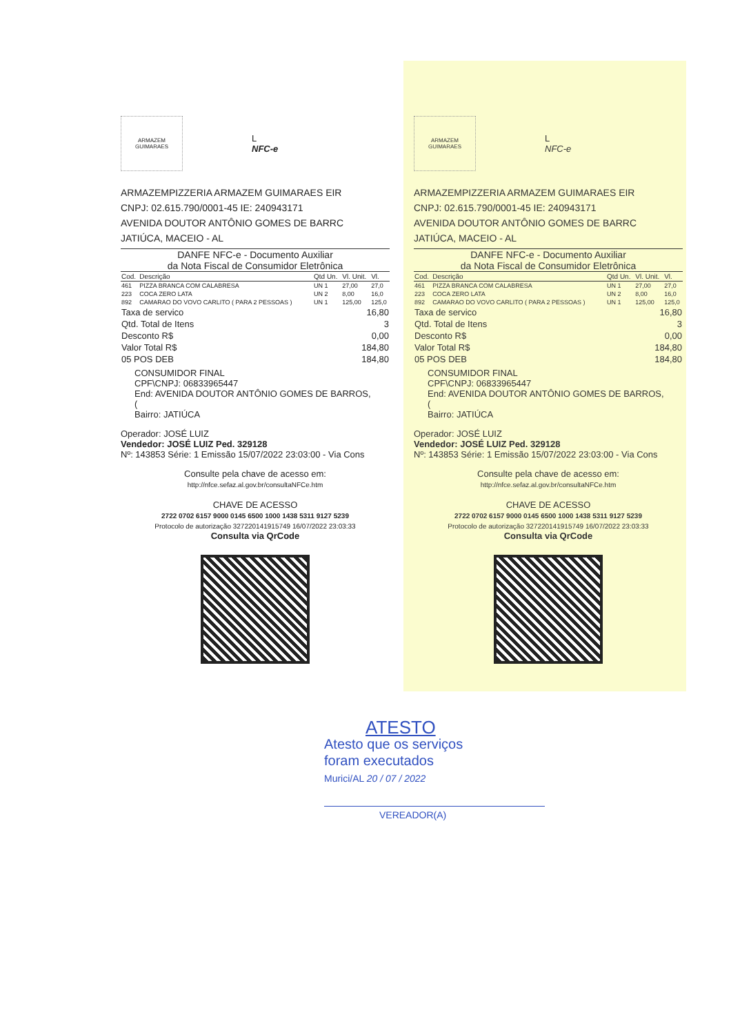ARMAZEM GUIMARAES
L
NFC-e
ARMAZEMPIZZERIA ARMAZEM GUIMARAES EIR
CNPJ: 02.615.790/0001-45 IE: 240943171
AVENIDA DOUTOR ANTÔNIO GOMES DE BARRC
JATIÚCA, MACEIO - AL
DANFE NFC-e - Documento Auxiliar
da Nota Fiscal de Consumidor Eletrônica
| Cod. | Descrição | Qtd Un. | Vl. Unit. | Vl. |
| --- | --- | --- | --- | --- |
| 461 | PIZZA BRANCA COM CALABRESA | UN 1 | 27,00 | 27,0 |
| 223 | COCA ZERO LATA | UN 2 | 8,00 | 16,0 |
| 892 | CAMARAO DO VOVO CARLITO ( PARA 2 PESSOAS ) | UN 1 | 125,00 | 125,0 |
| Taxa de servico | 16,80 |
| Qtd. Total de Itens | 3 |
| Desconto R$ | 0,00 |
| Valor Total R$ | 184,80 |
| 05 POS DEB | 184,80 |
CONSUMIDOR FINAL
CPF\CNPJ: 06833965447
End: AVENIDA DOUTOR ANTÔNIO GOMES DE BARROS, (
Bairro: JATIÚCA
Operador: JOSÉ LUIZ
Vendedor: JOSÉ LUIZ Ped. 329128
Nº: 143853 Série: 1 Emissão 15/07/2022 23:03:00 - Via Cons
Consulte pela chave de acesso em:
http://nfce.sefaz.al.gov.br/consultaNFCe.htm
CHAVE DE ACESSO
2722 0702 6157 9000 0145 6500 1000 1438 5311 9127 5239
Protocolo de autorização 327220141915749 16/07/2022 23:03:33
Consulta via QrCode
ARMAZEM GUIMARAES
L
NFC-e
ARMAZEMPIZZERIA ARMAZEM GUIMARAES EIR
CNPJ: 02.615.790/0001-45 IE: 240943171
AVENIDA DOUTOR ANTÔNIO GOMES DE BARRC
JATIÚCA, MACEIO - AL
DANFE NFC-e - Documento Auxiliar
da Nota Fiscal de Consumidor Eletrônica
| Cod. | Descrição | Qtd Un. | Vl. Unit. | Vl. |
| --- | --- | --- | --- | --- |
| 461 | PIZZA BRANCA COM CALABRESA | UN 1 | 27,00 | 27,0 |
| 223 | COCA ZERO LATA | UN 2 | 8,00 | 16,0 |
| 892 | CAMARAO DO VOVO CARLITO ( PARA 2 PESSOAS ) | UN 1 | 125,00 | 125,0 |
| Taxa de servico | 16,80 |
| Qtd. Total de Itens | 3 |
| Desconto R$ | 0,00 |
| Valor Total R$ | 184,80 |
| 05 POS DEB | 184,80 |
CONSUMIDOR FINAL
CPF\CNPJ: 06833965447
End: AVENIDA DOUTOR ANTÔNIO GOMES DE BARROS, (
Bairro: JATIÚCA
Operador: JOSÉ LUIZ
Vendedor: JOSÉ LUIZ Ped. 329128
Nº: 143853 Série: 1 Emissão 15/07/2022 23:03:00 - Via Cons
Consulte pela chave de acesso em:
http://nfce.sefaz.al.gov.br/consultaNFCe.htm
CHAVE DE ACESSO
2722 0702 6157 9000 0145 6500 1000 1438 5311 9127 5239
Protocolo de autorização 327220141915749 16/07/2022 23:03:33
Consulta via QrCode
ATESTO
Atesto que os serviços
foram executados
Murici/AL 20 / 07 / 2022
VEREADOR(A)